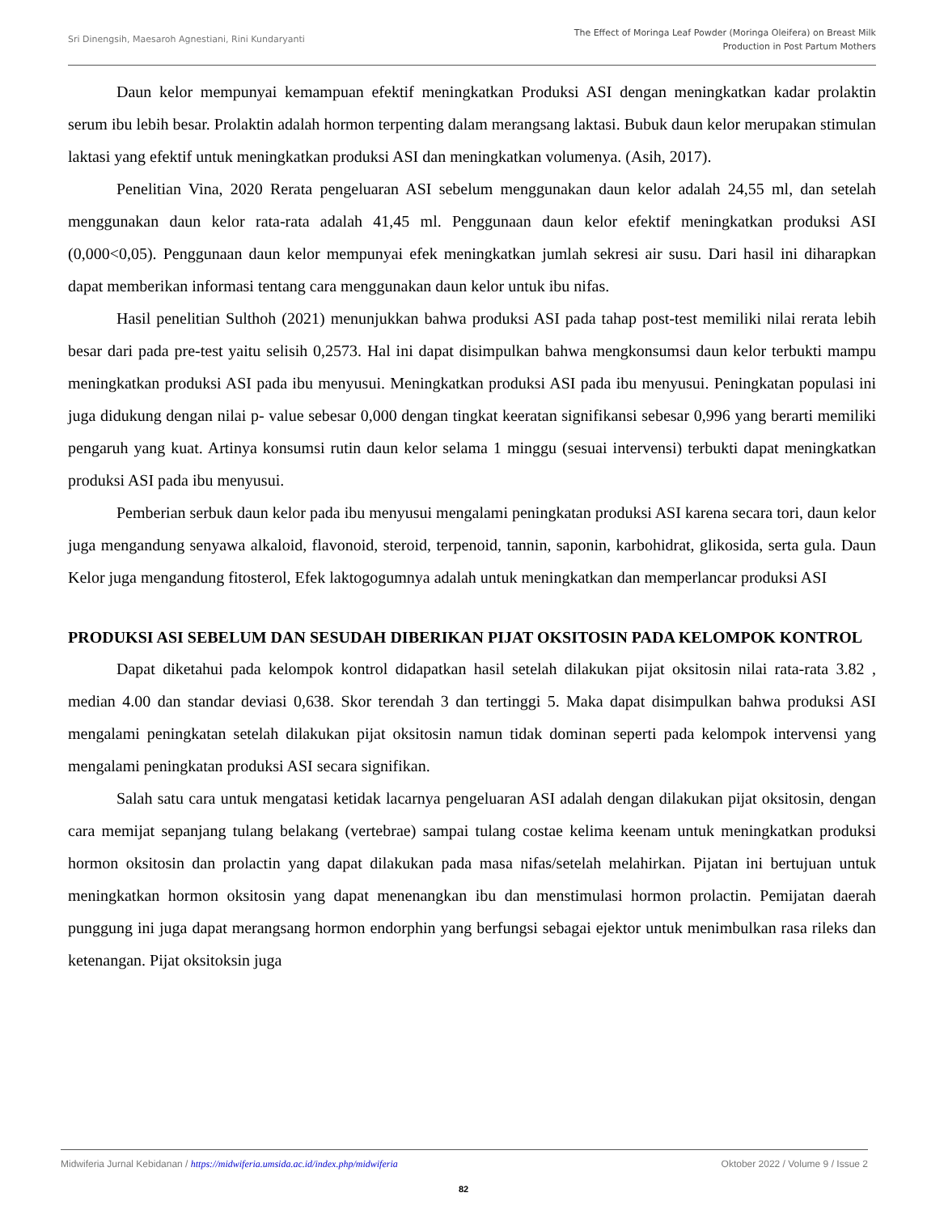Sri Dinengsih, Maesaroh Agnestiani, Rini Kundaryanti
The Effect of Moringa Leaf Powder (Moringa Oleifera) on Breast Milk
Production in Post Partum Mothers
Daun kelor mempunyai kemampuan efektif meningkatkan Produksi ASI dengan meningkatkan kadar prolaktin serum ibu lebih besar. Prolaktin adalah hormon terpenting dalam merangsang laktasi. Bubuk daun kelor merupakan stimulan laktasi yang efektif untuk meningkatkan produksi ASI dan meningkatkan volumenya. (Asih, 2017).
Penelitian Vina, 2020 Rerata pengeluaran ASI sebelum menggunakan daun kelor adalah 24,55 ml, dan setelah menggunakan daun kelor rata-rata adalah 41,45 ml. Penggunaan daun kelor efektif meningkatkan produksi ASI (0,000<0,05). Penggunaan daun kelor mempunyai efek meningkatkan jumlah sekresi air susu. Dari hasil ini diharapkan dapat memberikan informasi tentang cara menggunakan daun kelor untuk ibu nifas.
Hasil penelitian Sulthoh (2021) menunjukkan bahwa produksi ASI pada tahap post-test memiliki nilai rerata lebih besar dari pada pre-test yaitu selisih 0,2573. Hal ini dapat disimpulkan bahwa mengkonsumsi daun kelor terbukti mampu meningkatkan produksi ASI pada ibu menyusui. Meningkatkan produksi ASI pada ibu menyusui. Peningkatan populasi ini juga didukung dengan nilai p- value sebesar 0,000 dengan tingkat keeratan signifikansi sebesar 0,996 yang berarti memiliki pengaruh yang kuat. Artinya konsumsi rutin daun kelor selama 1 minggu (sesuai intervensi) terbukti dapat meningkatkan produksi ASI pada ibu menyusui.
Pemberian serbuk daun kelor pada ibu menyusui mengalami peningkatan produksi ASI karena secara tori, daun kelor juga mengandung senyawa alkaloid, flavonoid, steroid, terpenoid, tannin, saponin, karbohidrat, glikosida, serta gula. Daun Kelor juga mengandung fitosterol, Efek laktogogumnya adalah untuk meningkatkan dan memperlancar produksi ASI
PRODUKSI ASI SEBELUM DAN SESUDAH DIBERIKAN PIJAT OKSITOSIN PADA KELOMPOK KONTROL
Dapat diketahui pada kelompok kontrol didapatkan hasil setelah dilakukan pijat oksitosin nilai rata-rata 3.82 , median 4.00 dan standar deviasi 0,638. Skor terendah 3 dan tertinggi 5. Maka dapat disimpulkan bahwa produksi ASI mengalami peningkatan setelah dilakukan pijat oksitosin namun tidak dominan seperti pada kelompok intervensi yang mengalami peningkatan produksi ASI secara signifikan.
Salah satu cara untuk mengatasi ketidak lacarnya pengeluaran ASI adalah dengan dilakukan pijat oksitosin, dengan cara memijat sepanjang tulang belakang (vertebrae) sampai tulang costae kelima keenam untuk meningkatkan produksi hormon oksitosin dan prolactin yang dapat dilakukan pada masa nifas/setelah melahirkan. Pijatan ini bertujuan untuk meningkatkan hormon oksitosin yang dapat menenangkan ibu dan menstimulasi hormon prolactin. Pemijatan daerah punggung ini juga dapat merangsang hormon endorphin yang berfungsi sebagai ejektor untuk menimbulkan rasa rileks dan ketenangan. Pijat oksitoksin juga
Midwiferia Jurnal Kebidanan / https://midwiferia.umsida.ac.id/index.php/midwiferia
Oktober 2022 / Volume 9 / Issue 2
82